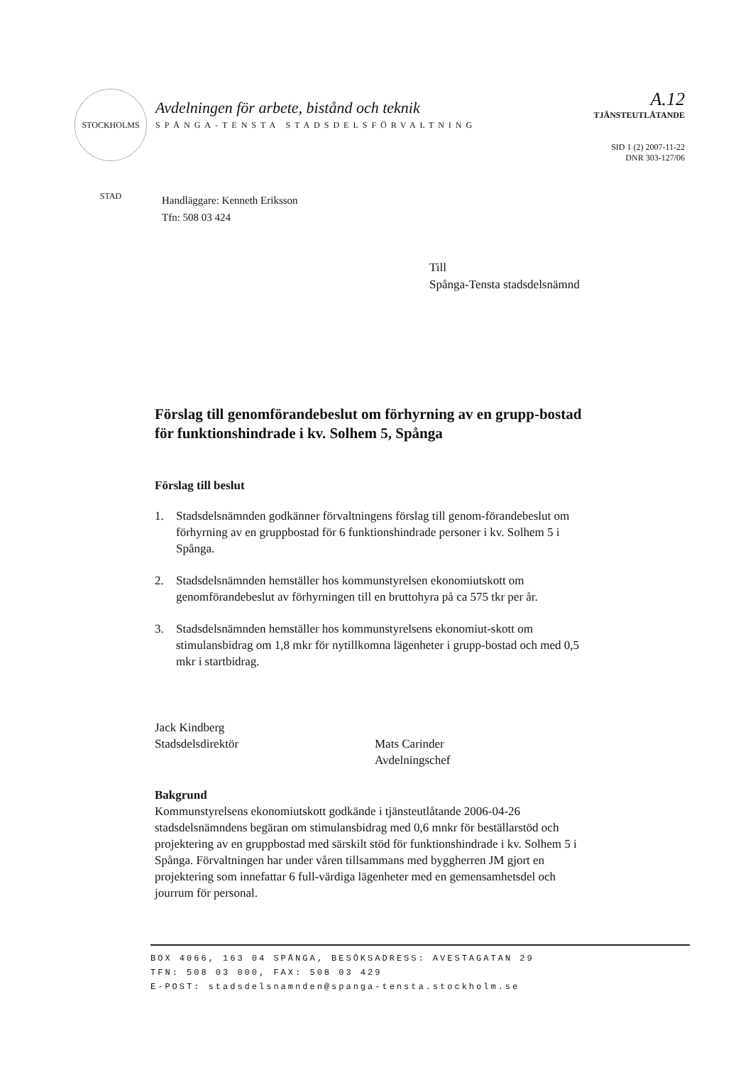STOCKHOLMS STAD
Avdelningen för arbete, bistånd och teknik
SPÅNGA-TENSTA STADSDELSFÖRVALTNING
A.12
TJÄNSTEUTLÅTANDE
SID 1 (2) 2007-11-22
DNR 303-127/06
Handläggare: Kenneth Eriksson
Tfn: 508 03 424
Till
Spånga-Tensta stadsdelsnämnd
Förslag till genomförandebeslut om förhyrning av en grupp-bostad för funktionshindrade i kv. Solhem 5, Spånga
Förslag till beslut
1. Stadsdelsnämnden godkänner förvaltningens förslag till genom-förandebeslut om förhyrning av en gruppbostad för 6 funktionshindrade personer i kv. Solhem 5 i Spånga.
2. Stadsdelsnämnden hemställer hos kommunstyrelsen ekonomiutskott om genomförandebeslut av förhyrningen till en bruttohyra på ca 575 tkr per år.
3. Stadsdelsnämnden hemställer hos kommunstyrelsens ekonomiut-skott om stimulansbidrag om 1,8 mkr för nytillkomna lägenheter i grupp-bostad och med 0,5 mkr i startbidrag.
Jack Kindberg
Stadsdelsdirektör
Mats Carinder
Avdelningschef
Bakgrund
Kommunstyrelsens ekonomiutskott godkände i tjänsteutlåtande 2006-04-26 stadsdelsnämndens begäran om stimulansbidrag med 0,6 mnkr för beställarstöd och projektering av en gruppbostad med särskilt stöd för funktionshindrade i kv. Solhem 5 i Spånga. Förvaltningen har under våren tillsammans med byggherren JM gjort en projektering som innefattar 6 full-värdiga lägenheter med en gemensamhetsdel och jourrum för personal.
BOX 4066, 163 04 SPÅNGA, BESÖKSADRESS: AVESTAGATAN 29
TFN: 508 03 000, FAX: 508 03 429
E-POST: stadsdelsnamnden@spanga-tensta.stockholm.se